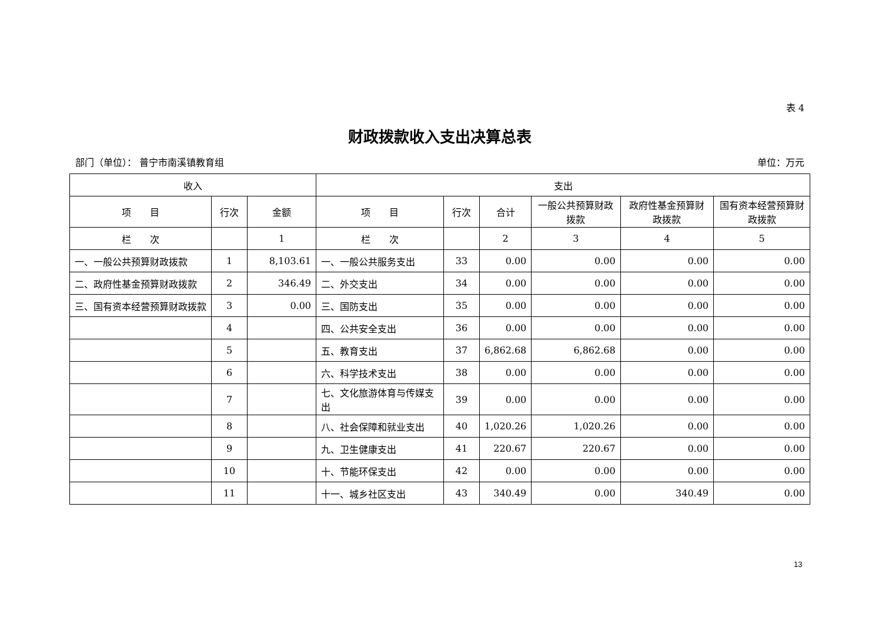表 4
财政拨款收入支出决算总表
部门（单位）： 普宁市南溪镇教育组 单位：万元
| 收入 | | | 支出 | | | | | |
| --- | --- | --- | --- | --- | --- | --- | --- | --- |
| 项 目 | 行次 | 金额 | 项 目 | 行次 | 合计 | 一般公共预算财政拨款 | 政府性基金预算财政拨款 | 国有资本经营预算财政拨款 |
| 栏 次 | | 1 | 栏 次 | | 2 | 3 | 4 | 5 |
| 一、一般公共预算财政拨款 | 1 | 8,103.61 | 一、一般公共服务支出 | 33 | 0.00 | 0.00 | 0.00 | 0.00 |
| 二、政府性基金预算财政拨款 | 2 | 346.49 | 二、外交支出 | 34 | 0.00 | 0.00 | 0.00 | 0.00 |
| 三、国有资本经营预算财政拨款 | 3 | 0.00 | 三、国防支出 | 35 | 0.00 | 0.00 | 0.00 | 0.00 |
| | 4 | | 四、公共安全支出 | 36 | 0.00 | 0.00 | 0.00 | 0.00 |
| | 5 | | 五、教育支出 | 37 | 6,862.68 | 6,862.68 | 0.00 | 0.00 |
| | 6 | | 六、科学技术支出 | 38 | 0.00 | 0.00 | 0.00 | 0.00 |
| | 7 | | 七、文化旅游体育与传媒支出 | 39 | 0.00 | 0.00 | 0.00 | 0.00 |
| | 8 | | 八、社会保障和就业支出 | 40 | 1,020.26 | 1,020.26 | 0.00 | 0.00 |
| | 9 | | 九、卫生健康支出 | 41 | 220.67 | 220.67 | 0.00 | 0.00 |
| | 10 | | 十、节能环保支出 | 42 | 0.00 | 0.00 | 0.00 | 0.00 |
| | 11 | | 十一、城乡社区支出 | 43 | 340.49 | 0.00 | 340.49 | 0.00 |
13